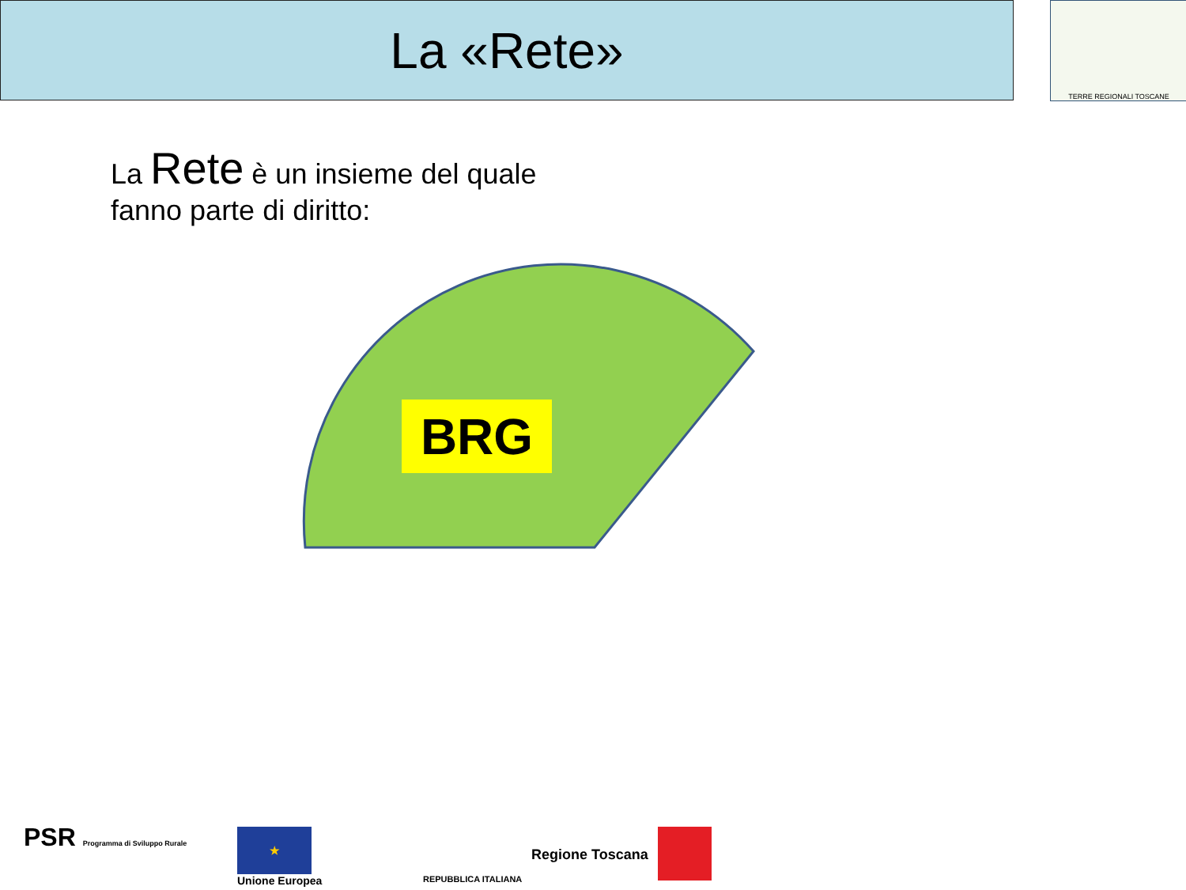La «Rete» TERRE REGIONALI TOSCANE
La Rete è un insieme del quale
fanno parte di diritto:
BRG
PSR Programma di Sviluppo Rurale
★
Unione Europea REPUBBLICA ITALIANA
Regione Toscana